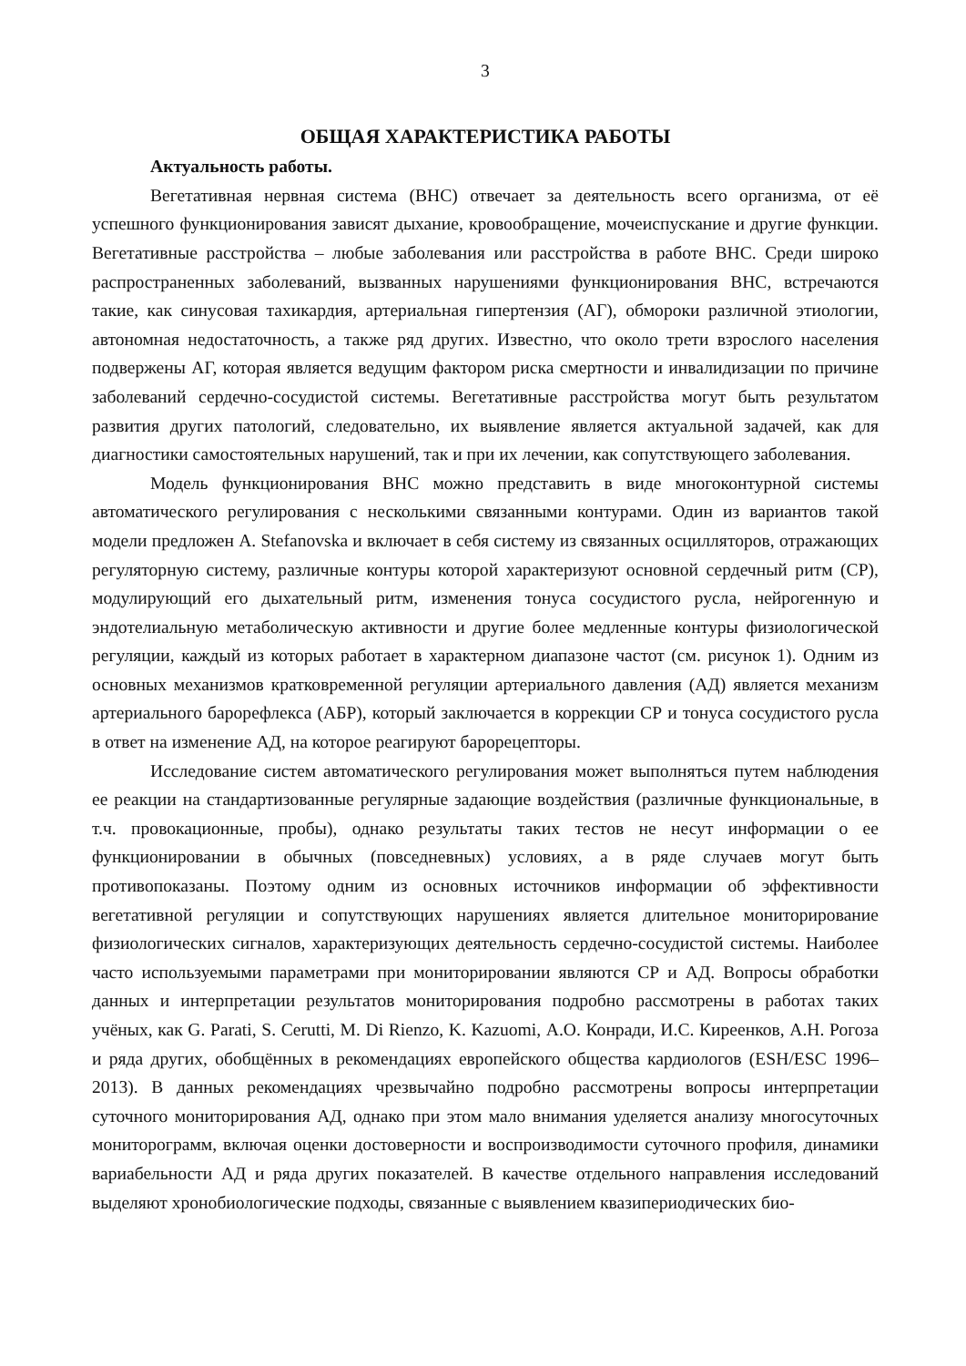3
ОБЩАЯ ХАРАКТЕРИСТИКА РАБОТЫ
Актуальность работы.
Вегетативная нервная система (ВНС) отвечает за деятельность всего организма, от её успешного функционирования зависят дыхание, кровообращение, мочеиспускание и другие функции. Вегетативные расстройства – любые заболевания или расстройства в работе ВНС. Среди широко распространенных заболеваний, вызванных нарушениями функционирования ВНС, встречаются такие, как синусовая тахикардия, артериальная гипертензия (АГ), обмороки различной этиологии, автономная недостаточность, а также ряд других. Известно, что около трети взрослого населения подвержены АГ, которая является ведущим фактором риска смертности и инвалидизации по причине заболеваний сердечно-сосудистой системы. Вегетативные расстройства могут быть результатом развития других патологий, следовательно, их выявление является актуальной задачей, как для диагностики самостоятельных нарушений, так и при их лечении, как сопутствующего заболевания.
Модель функционирования ВНС можно представить в виде многоконтурной системы автоматического регулирования с несколькими связанными контурами. Один из вариантов такой модели предложен A. Stefanovska и включает в себя систему из связанных осцилляторов, отражающих регуляторную систему, различные контуры которой характеризуют основной сердечный ритм (СР), модулирующий его дыхательный ритм, изменения тонуса сосудистого русла, нейрогенную и эндотелиальную метаболическую активности и другие более медленные контуры физиологической регуляции, каждый из которых работает в характерном диапазоне частот (см. рисунок 1). Одним из основных механизмов кратковременной регуляции артериального давления (АД) является механизм артериального барорефлекса (АБР), который заключается в коррекции СР и тонуса сосудистого русла в ответ на изменение АД, на которое реагируют барорецепторы.
Исследование систем автоматического регулирования может выполняться путем наблюдения ее реакции на стандартизованные регулярные задающие воздействия (различные функциональные, в т.ч. провокационные, пробы), однако результаты таких тестов не несут информации о ее функционировании в обычных (повседневных) условиях, а в ряде случаев могут быть противопоказаны. Поэтому одним из основных источников информации об эффективности вегетативной регуляции и сопутствующих нарушениях является длительное мониторирование физиологических сигналов, характеризующих деятельность сердечно-сосудистой системы. Наиболее часто используемыми параметрами при мониторировании являются СР и АД. Вопросы обработки данных и интерпретации результатов мониторирования подробно рассмотрены в работах таких учёных, как G. Parati, S. Cerutti, M. Di Rienzo, K. Kazuomi, А.О. Конради, И.С. Киреенков, А.Н. Рогоза и ряда других, обобщённых в рекомендациях европейского общества кардиологов (ESH/ESC 1996–2013). В данных рекомендациях чрезвычайно подробно рассмотрены вопросы интерпретации суточного мониторирования АД, однако при этом мало внимания уделяется анализу многосуточных мониторограмм, включая оценки достоверности и воспроизводимости суточного профиля, динамики вариабельности АД и ряда других показателей. В качестве отдельного направления исследований выделяют хронобиологические подходы, связанные с выявлением квазипериодических био-